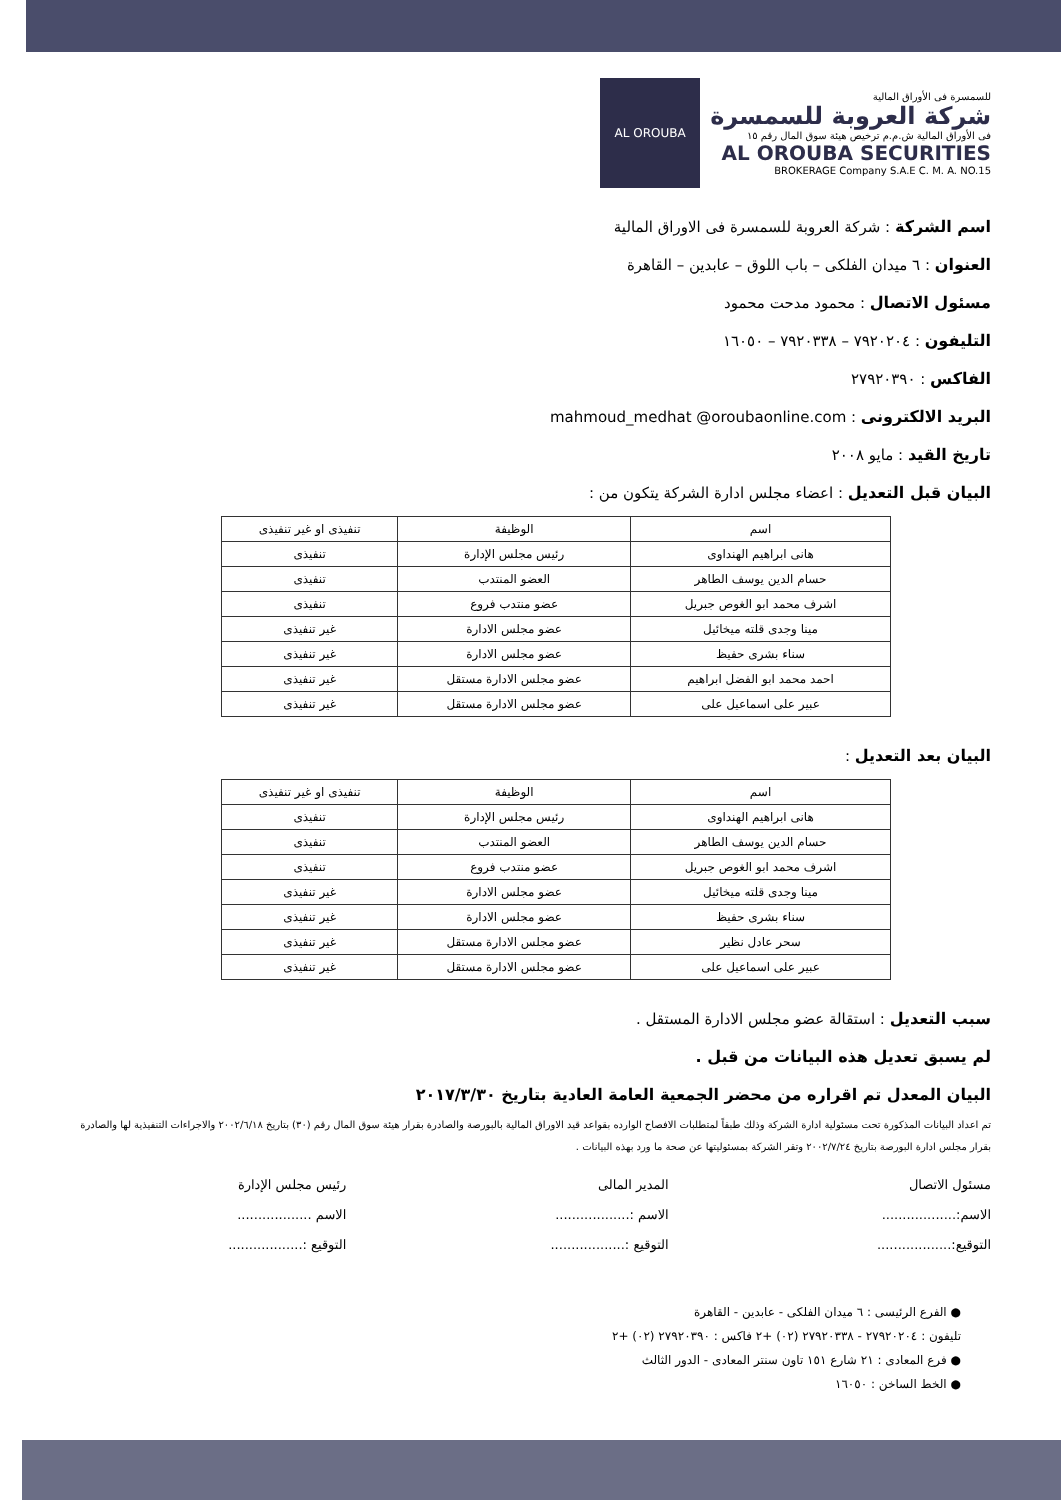AL OROUBA
للسمسرة فى الأوراق المالية
شركة العروبة للسمسرة
فى الأوراق المالية ش.م.م ترخيص هيئة سوق المال رقم ١٥
AL OROUBA SECURITIES
BROKERAGE Company S.A.E C. M. A. NO.15
اسم الشركة : شركة العروبة للسمسرة فى الاوراق المالية
العنوان : ٦ ميدان الفلكى – باب اللوق – عابدين – القاهرة
مسئول الاتصال : محمود مدحت محمود
التليفون : ٧٩٢٠٢٠٤ – ٧٩٢٠٣٣٨ – ١٦٠٥٠
الفاكس : ٢٧٩٢٠٣٩٠
البريد الالكترونى : mahmoud_medhat @oroubaonline.com
تاريخ القيد : مايو ٢٠٠٨
البيان قبل التعديل : اعضاء مجلس ادارة الشركة يتكون من :
| اسم | الوظيفة | تنفيذى او غير تنفيذى |
| --- | --- | --- |
| هانى ابراهيم الهنداوى | رئيس مجلس الإدارة | تنفيذى |
| حسام الدين يوسف الطاهر | العضو المنتدب | تنفيذى |
| اشرف محمد ابو الغوص جبريل | عضو منتدب فروع | تنفيذى |
| مينا وجدى قلته ميخائيل | عضو مجلس الادارة | غير تنفيذى |
| سناء بشرى حفيظ | عضو مجلس الادارة | غير تنفيذى |
| احمد محمد ابو الفضل ابراهيم | عضو مجلس الادارة مستقل | غير تنفيذى |
| عبير على اسماعيل على | عضو مجلس الادارة مستقل | غير تنفيذى |
البيان بعد التعديل :
| اسم | الوظيفة | تنفيذى او غير تنفيذى |
| --- | --- | --- |
| هانى ابراهيم الهنداوى | رئيس مجلس الإدارة | تنفيذى |
| حسام الدين يوسف الطاهر | العضو المنتدب | تنفيذى |
| اشرف محمد ابو الغوص جبريل | عضو منتدب فروع | تنفيذى |
| مينا وجدى قلته ميخائيل | عضو مجلس الادارة | غير تنفيذى |
| سناء بشرى حفيظ | عضو مجلس الادارة | غير تنفيذى |
| سحر عادل نظير | عضو مجلس الادارة مستقل | غير تنفيذى |
| عبير على اسماعيل على | عضو مجلس الادارة مستقل | غير تنفيذى |
سبب التعديل : استقالة عضو مجلس الادارة المستقل .
لم يسبق تعديل هذه البيانات من قبل .
البيان المعدل تم اقراره من محضر الجمعية العامة العادية بتاريخ ٢٠١٧/٣/٣٠
تم اعداد البيانات المذكورة تحت مسئولية ادارة الشركة وذلك طبقاً لمتطلبات الافصاح الوارده بقواعد قيد الاوراق المالية بالبورصة والصادرة بقرار هيئة سوق المال رقم (٣٠) بتاريخ ٢٠٠٢/٦/١٨ والاجراءات التنفيذية لها والصادرة بقرار مجلس ادارة البورصة بتاريخ ٢٠٠٢/٧/٢٤ وتقر الشركة بمسئوليتها عن صحة ما ورد بهذه البيانات .
مسئول الاتصال
الاسم:..................
التوقيع:..................
المدير المالى
الاسم :..................
التوقيع :..................
رئيس مجلس الإدارة
الاسم ..................
التوقيع :..................
● الفرع الرئيسى : ٦ ميدان الفلكى - عابدين - القاهرة
تليفون : ٢٧٩٢٠٢٠٤ - ٢٧٩٢٠٣٣٨ (٠٢) +٢ فاكس : ٢٧٩٢٠٣٩٠ (٠٢) +٢
● فرع المعادى : ٢١ شارع ١٥١ تاون سنتر المعادى - الدور الثالث
● الخط الساخن : ١٦٠٥٠